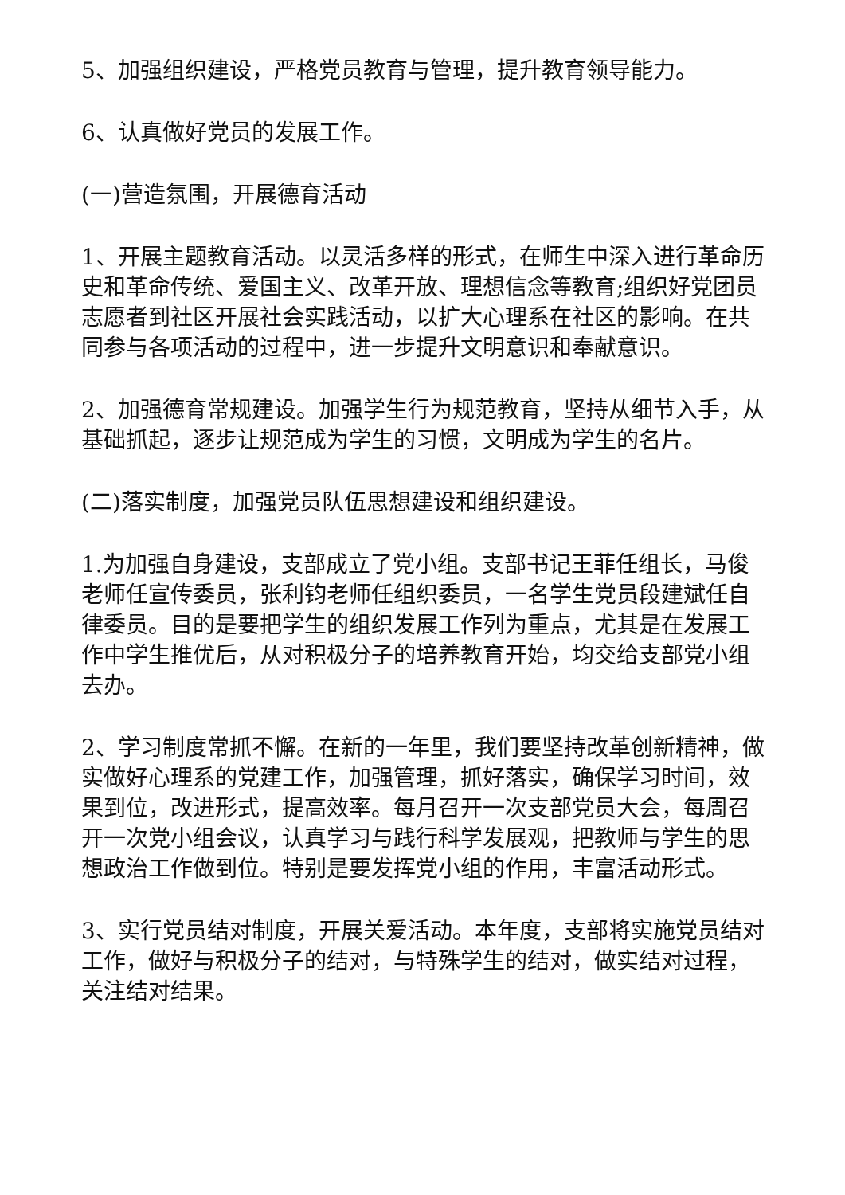5、加强组织建设，严格党员教育与管理，提升教育领导能力。
6、认真做好党员的发展工作。
(一)营造氛围，开展德育活动
1、开展主题教育活动。以灵活多样的形式，在师生中深入进行革命历史和革命传统、爱国主义、改革开放、理想信念等教育;组织好党团员志愿者到社区开展社会实践活动，以扩大心理系在社区的影响。在共同参与各项活动的过程中，进一步提升文明意识和奉献意识。
2、加强德育常规建设。加强学生行为规范教育，坚持从细节入手，从基础抓起，逐步让规范成为学生的习惯，文明成为学生的名片。
(二)落实制度，加强党员队伍思想建设和组织建设。
1.为加强自身建设，支部成立了党小组。支部书记王菲任组长，马俊老师任宣传委员，张利钧老师任组织委员，一名学生党员段建斌任自律委员。目的是要把学生的组织发展工作列为重点，尤其是在发展工作中学生推优后，从对积极分子的培养教育开始，均交给支部党小组去办。
2、学习制度常抓不懈。在新的一年里，我们要坚持改革创新精神，做实做好心理系的党建工作，加强管理，抓好落实，确保学习时间，效果到位，改进形式，提高效率。每月召开一次支部党员大会，每周召开一次党小组会议，认真学习与践行科学发展观，把教师与学生的思想政治工作做到位。特别是要发挥党小组的作用，丰富活动形式。
3、实行党员结对制度，开展关爱活动。本年度，支部将实施党员结对工作，做好与积极分子的结对，与特殊学生的结对，做实结对过程，关注结对结果。